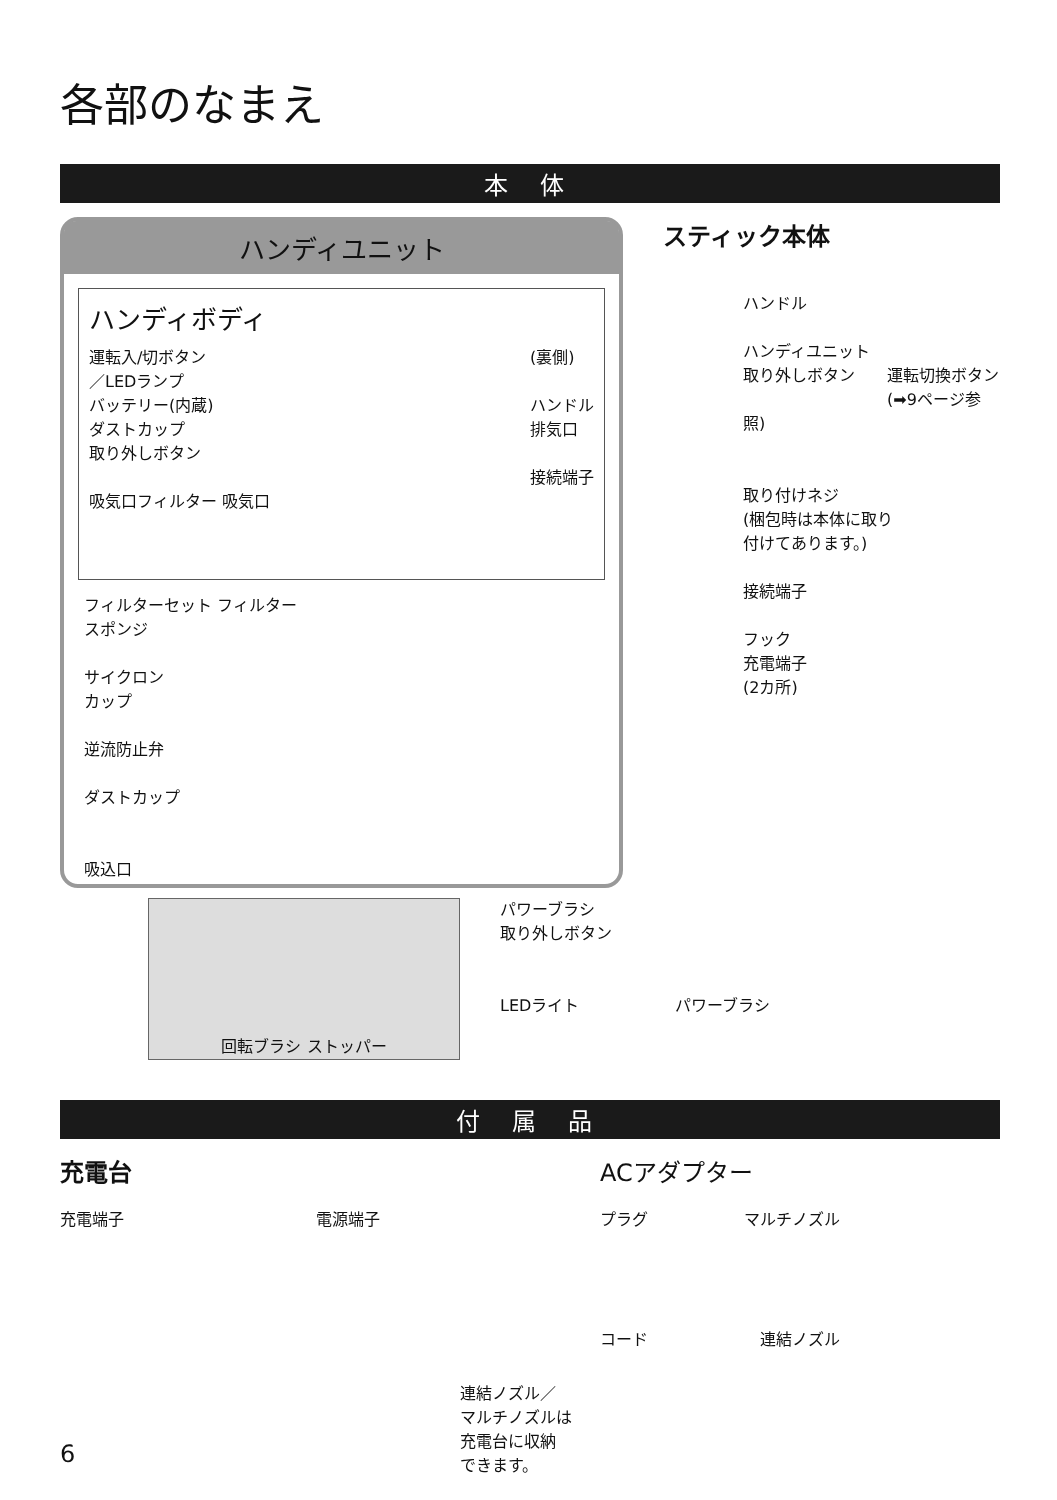各部のなまえ
本 体
ハンディユニット
ハンディボディ
運転入/切ボタン
／LEDランプ
バッテリー(内蔵)
ダストカップ
取り外しボタン
吸気口フィルター 吸気口
(裏側)
ハンドル
排気口
接続端子
フィルターセット フィルター
スポンジ
サイクロン
カップ
逆流防止弁
ダストカップ
吸込口
スティック本体
ハンドル
ハンディユニット
取り外しボタン　　運転切換ボタン
　　　　　　　　　(➡9ページ参照)
取り付けネジ
(梱包時は本体に取り
付けてあります。)
接続端子
フック
充電端子
(2カ所)
回転ブラシ ストッパー
パワーブラシ
取り外しボタン
LEDライト　　　　　　パワーブラシ
付 属 品
充電台
充電端子　　　　　　　　　　　　電源端子
連結ノズル／
マルチノズルは
充電台に収納
できます。
ACアダプター
プラグ　　　　　　マルチノズル
コード　　　　　　　連結ノズル
6